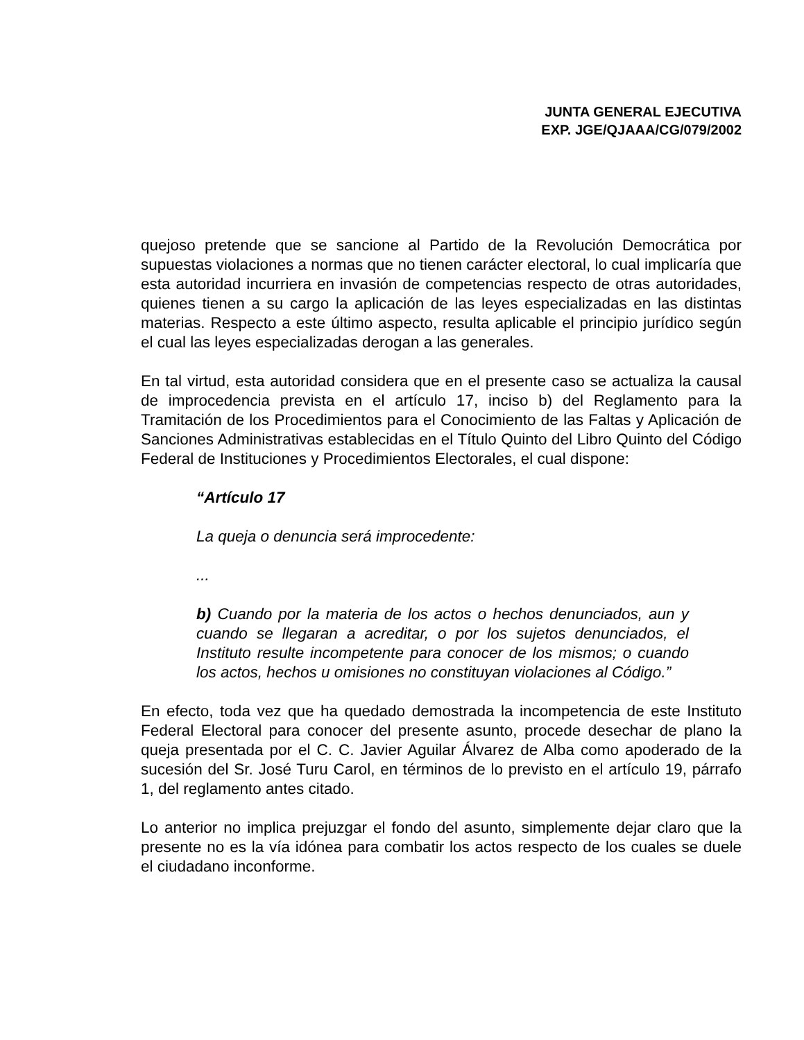JUNTA GENERAL EJECUTIVA
EXP. JGE/QJAAA/CG/079/2002
quejoso pretende que se sancione al Partido de la Revolución Democrática por supuestas violaciones a normas que no tienen carácter electoral, lo cual implicaría que esta autoridad incurriera en invasión de competencias respecto de otras autoridades, quienes tienen a su cargo la aplicación de las leyes especializadas en las distintas materias. Respecto a este último aspecto, resulta aplicable el principio jurídico según el cual las leyes especializadas derogan a las generales.
En tal virtud, esta autoridad considera que en el presente caso se actualiza la causal de improcedencia prevista en el artículo 17, inciso b) del Reglamento para la Tramitación de los Procedimientos para el Conocimiento de las Faltas y Aplicación de Sanciones Administrativas establecidas en el Título Quinto del Libro Quinto del Código Federal de Instituciones y Procedimientos Electorales, el cual dispone:
“Artículo 17
La queja o denuncia será improcedente:
...
b) Cuando por la materia de los actos o hechos denunciados, aun y cuando se llegaran a acreditar, o por los sujetos denunciados, el Instituto resulte incompetente para conocer de los mismos; o cuando los actos, hechos u omisiones no constituyan violaciones al Código.”
En efecto, toda vez que ha quedado demostrada la incompetencia de este Instituto Federal Electoral para conocer del presente asunto, procede desechar de plano la queja presentada por el C. C. Javier Aguilar Álvarez de Alba como apoderado de la sucesión del Sr. José Turu Carol, en términos de lo previsto en el artículo 19, párrafo 1, del reglamento antes citado.
Lo anterior no implica prejuzgar el fondo del asunto, simplemente dejar claro que la presente no es la vía idónea para combatir los actos respecto de los cuales se duele el ciudadano inconforme.